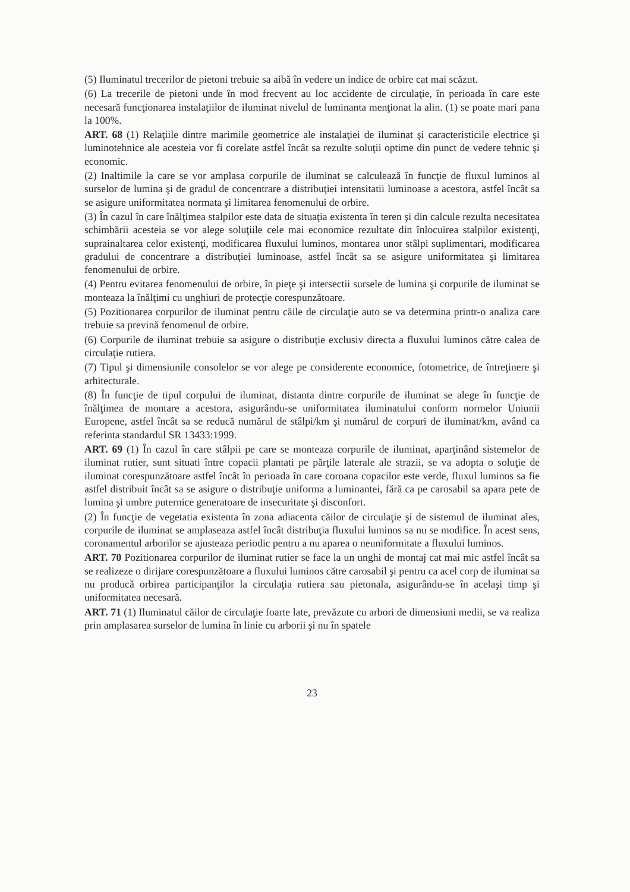(5) Iluminatul trecerilor de pietoni trebuie sa aibă în vedere un indice de orbire cat mai scăzut.
(6) La trecerile de pietoni unde în mod frecvent au loc accidente de circulaţie, în perioada în care este necesară funcţionarea instalaţiilor de iluminat nivelul de luminanta menţionat la alin. (1) se poate mari pana la 100%.
ART. 68 (1) Relaţiile dintre marimile geometrice ale instalaţiei de iluminat şi caracteristicile electrice şi luminotehnice ale acesteia vor fi corelate astfel încât sa rezulte soluţii optime din punct de vedere tehnic şi economic.
(2) Inaltimile la care se vor amplasa corpurile de iluminat se calculează în funcţie de fluxul luminos al surselor de lumina şi de gradul de concentrare a distribuţiei intensitatii luminoase a acestora, astfel încât sa se asigure uniformitatea normata şi limitarea fenomenului de orbire.
(3) În cazul în care înălţimea stalpilor este data de situaţia existenta în teren şi din calcule rezulta necesitatea schimbării acesteia se vor alege soluţiile cele mai economice rezultate din înlocuirea stalpilor existenţi, suprainaltarea celor existenţi, modificarea fluxului luminos, montarea unor stâlpi suplimentari, modificarea gradului de concentrare a distribuţiei luminoase, astfel încât sa se asigure uniformitatea şi limitarea fenomenului de orbire.
(4) Pentru evitarea fenomenului de orbire, în pieţe şi intersectii sursele de lumina şi corpurile de iluminat se monteaza la înălţimi cu unghiuri de protecţie corespunzătoare.
(5) Pozitionarea corpurilor de iluminat pentru căile de circulaţie auto se va determina printr-o analiza care trebuie sa prevină fenomenul de orbire.
(6) Corpurile de iluminat trebuie sa asigure o distribuţie exclusiv directa a fluxului luminos către calea de circulaţie rutiera.
(7) Tipul şi dimensiunile consolelor se vor alege pe considerente economice, fotometrice, de întreţinere şi arhitecturale.
(8) În funcţie de tipul corpului de iluminat, distanta dintre corpurile de iluminat se alege în funcţie de înălţimea de montare a acestora, asigurându-se uniformitatea iluminatului conform normelor Uniunii Europene, astfel încât sa se reducă numărul de stâlpi/km şi numărul de corpuri de iluminat/km, având ca referinta standardul SR 13433:1999.
ART. 69 (1) În cazul în care stâlpii pe care se monteaza corpurile de iluminat, aparţinând sistemelor de iluminat rutier, sunt situati între copacii plantati pe părţile laterale ale strazii, se va adopta o soluţie de iluminat corespunzătoare astfel încât în perioada în care coroana copacilor este verde, fluxul luminos sa fie astfel distribuit încât sa se asigure o distribuţie uniforma a luminantei, fără ca pe carosabil sa apara pete de lumina şi umbre puternice generatoare de insecuritate şi disconfort.
(2) În funcţie de vegetatia existenta în zona adiacenta căilor de circulaţie şi de sistemul de iluminat ales, corpurile de iluminat se amplaseaza astfel încât distribuţia fluxului luminos sa nu se modifice. În acest sens, coronamentul arborilor se ajusteaza periodic pentru a nu aparea o neuniformitate a fluxului luminos.
ART. 70 Pozitionarea corpurilor de iluminat rutier se face la un unghi de montaj cat mai mic astfel încât sa se realizeze o dirijare corespunzătoare a fluxului luminos către carosabil şi pentru ca acel corp de iluminat sa nu producă orbirea participanţilor la circulaţia rutiera sau pietonala, asigurându-se în acelaşi timp şi uniformitatea necesară.
ART. 71 (1) Iluminatul căilor de circulaţie foarte late, prevăzute cu arbori de dimensiuni medii, se va realiza prin amplasarea surselor de lumina în linie cu arborii şi nu în spatele
23